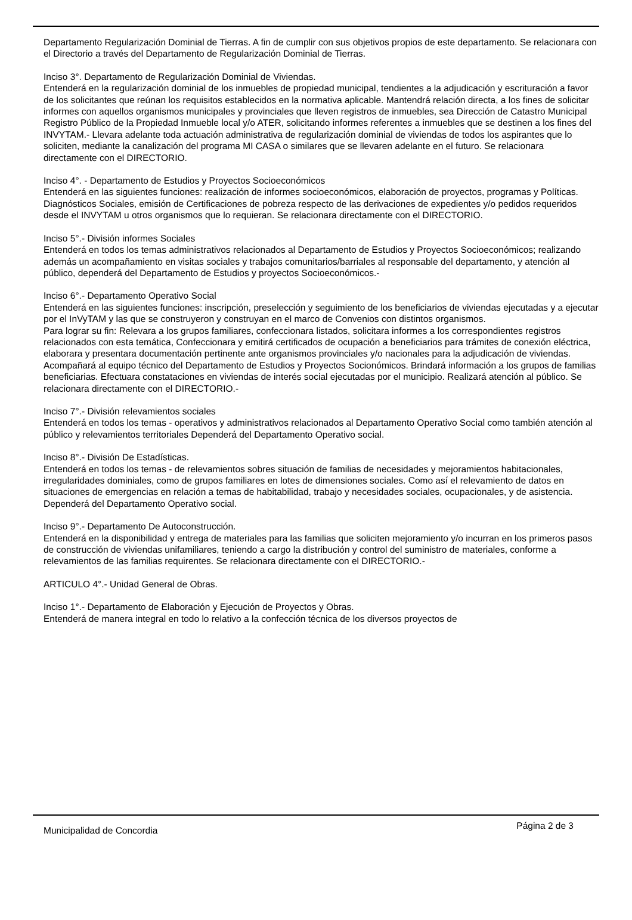Departamento Regularización Dominial de Tierras. A fin de cumplir con sus objetivos propios de este departamento. Se relacionara con el Directorio a través del Departamento de Regularización Dominial de Tierras.
Inciso 3°. Departamento de Regularización Dominial de Viviendas.
Entenderá en la regularización dominial de los inmuebles de propiedad municipal, tendientes a la adjudicación y escrituración a favor de los solicitantes que reúnan los requisitos establecidos en la normativa aplicable. Mantendrá relación directa, a los fines de solicitar informes con aquellos organismos municipales y provinciales que lleven registros de inmuebles, sea Dirección de Catastro Municipal Registro Público de la Propiedad Inmueble local y/o ATER, solicitando informes referentes a inmuebles que se destinen a los fines del INVYTAM.- Llevara adelante toda actuación administrativa de regularización dominial de viviendas de todos los aspirantes que lo soliciten, mediante la canalización del programa MI CASA o similares que se llevaren adelante en el futuro. Se relacionara directamente con el DIRECTORIO.
Inciso 4°. - Departamento de Estudios y Proyectos Socioeconómicos
Entenderá en las siguientes funciones: realización de informes socioeconómicos, elaboración de proyectos, programas y Políticas.
Diagnósticos Sociales, emisión de Certificaciones de pobreza respecto de las derivaciones de expedientes y/o pedidos requeridos desde el INVYTAM u otros organismos que lo requieran. Se relacionara directamente con el DIRECTORIO.
Inciso 5°.- División informes Sociales
Entenderá en todos los temas administrativos relacionados al Departamento de Estudios y Proyectos Socioeconómicos; realizando además un acompañamiento en visitas sociales y trabajos comunitarios/barriales al responsable del departamento, y atención al público, dependerá del Departamento de Estudios y proyectos Socioeconómicos.-
Inciso 6°.- Departamento Operativo Social
Entenderá en las siguientes funciones: inscripción, preselección y seguimiento de los beneficiarios de viviendas ejecutadas y a ejecutar por el InVyTAM y las que se construyeron y construyan en el marco de Convenios con distintos organismos.
Para lograr su fin: Relevara a los grupos familiares, confeccionara listados, solicitara informes a los correspondientes registros relacionados con esta temática, Confeccionara y emitirá certificados de ocupación a beneficiarios para trámites de conexión eléctrica, elaborara y presentara documentación pertinente ante organismos provinciales y/o nacionales para la adjudicación de viviendas. Acompañará al equipo técnico del Departamento de Estudios y Proyectos Socionómicos. Brindará información a los grupos de familias beneficiarias. Efectuara constataciones en viviendas de interés social ejecutadas por el municipio. Realizará atención al público. Se relacionara directamente con el DIRECTORIO.-
Inciso 7°.- División relevamientos sociales
Entenderá en todos los temas - operativos y administrativos relacionados al Departamento Operativo Social como también atención al público y relevamientos territoriales Dependerá del Departamento Operativo social.
Inciso 8°.- División De Estadísticas.
Entenderá en todos los temas - de relevamientos sobres situación de familias de necesidades y mejoramientos habitacionales, irregularidades dominiales, como de grupos familiares en lotes de dimensiones sociales. Como así el relevamiento de datos en situaciones de emergencias en relación a temas de habitabilidad, trabajo y necesidades sociales, ocupacionales, y de asistencia.
Dependerá del Departamento Operativo social.
Inciso 9°.- Departamento De Autoconstrucción.
Entenderá en la disponibilidad y entrega de materiales para las familias que soliciten mejoramiento y/o incurran en los primeros pasos de construcción de viviendas unifamiliares, teniendo a cargo la distribución y control del suministro de materiales, conforme a relevamientos de las familias requirentes. Se relacionara directamente con el DIRECTORIO.-
ARTICULO 4°.- Unidad General de Obras.
Inciso 1°.- Departamento de Elaboración y Ejecución de Proyectos y Obras.
Entenderá de manera integral en todo lo relativo a la confección técnica de los diversos proyectos de
Municipalidad de Concordia Página 2 de 3